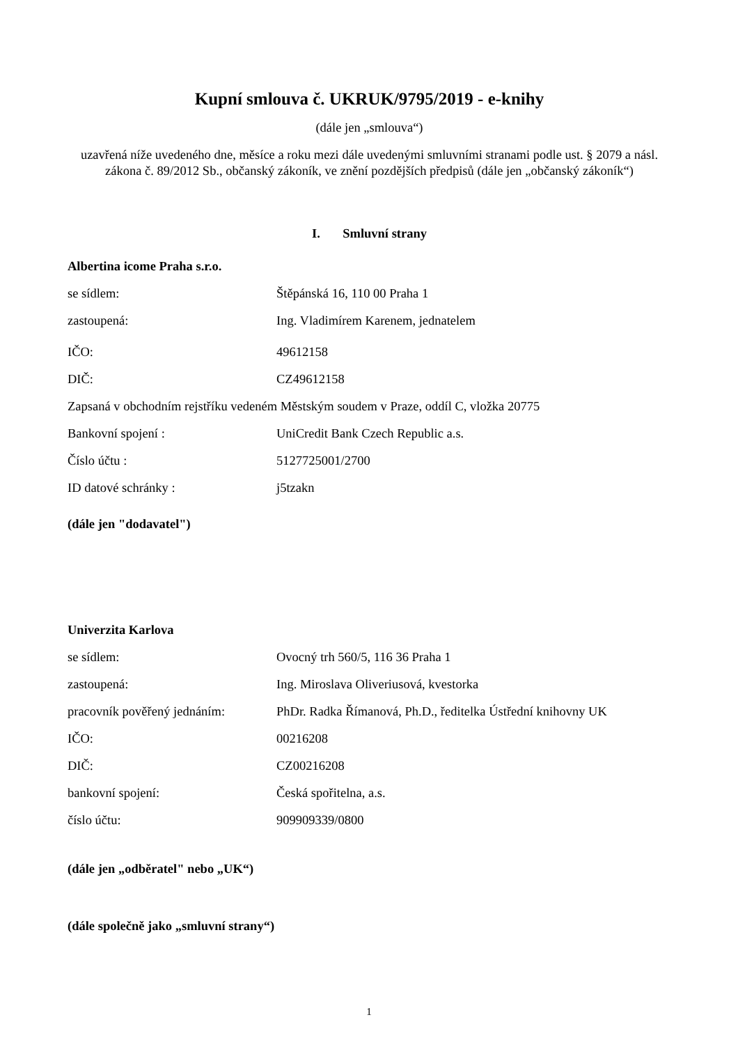Kupní smlouva č. UKRUK/9795/2019 - e-knihy
(dále jen „smlouva“)
uzavřená níže uvedeného dne, měsíce a roku mezi dále uvedenými smluvními stranami podle ust. § 2079 a násl. zákona č. 89/2012 Sb., občanský zákoník, ve znění pozdějších předpisů (dále jen „občanský zákoník“)
I. Smluvní strany
Albertina icome Praha s.r.o.
se sídlem: Štěpánská 16, 110 00 Praha 1
zastoupená: Ing. Vladimírem Karenem, jednatelem
IČO: 49612158
DIČ: CZ49612158
Zapsaná v obchodním rejstříku vedeném Městským soudem v Praze, oddíl C, vložka 20775
Bankovní spojení : UniCredit Bank Czech Republic a.s.
Číslo účtu : 5127725001/2700
ID datové schránky : j5tzakn
(dále jen "dodavatel")
Univerzita Karlova
se sídlem: Ovocný trh 560/5, 116 36 Praha 1
zastoupená: Ing. Miroslava Oliveriusová, kvestorka
pracovník pověřený jednáním: PhDr. Radka Římanová, Ph.D., ředitelka Ústřední knihovny UK
IČO: 00216208
DIČ: CZ00216208
bankovní spojení: Česká spořitelna, a.s.
číslo účtu: 909909339/0800
(dále jen „odběratel" nebo „UK“)
(dále společně jako „smluvní strany“)
1